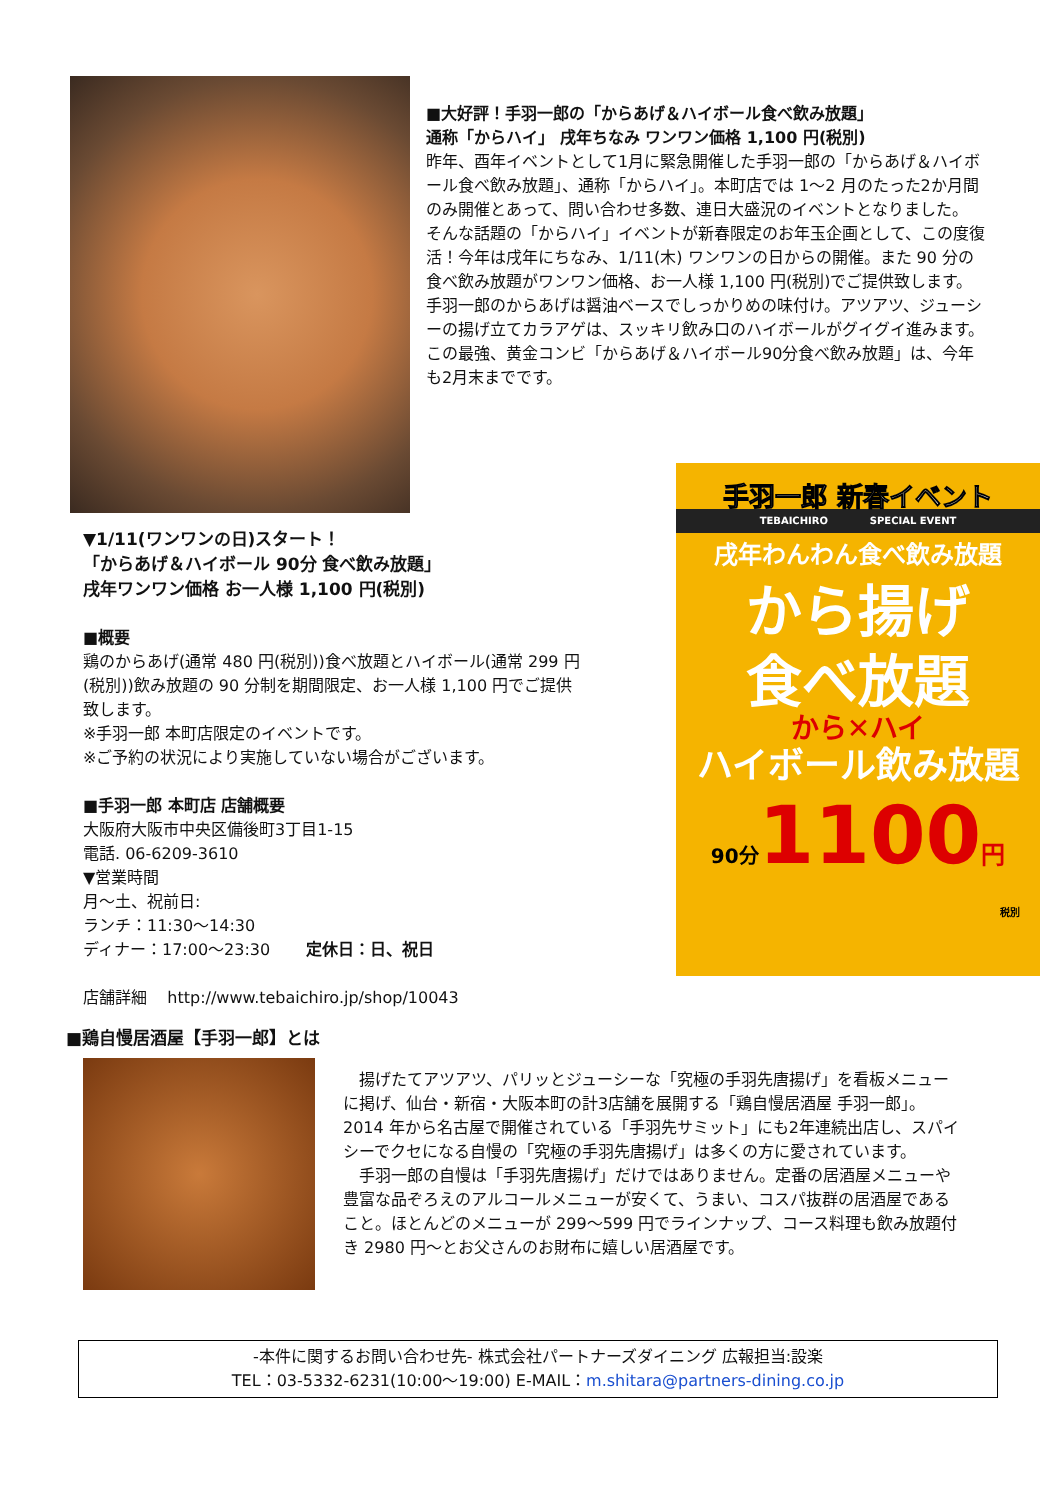■大好評！手羽一郎の「からあげ＆ハイボール食べ飲み放題」
通称「からハイ」 戌年ちなみ ワンワン価格 1,100 円(税別)
昨年、酉年イベントとして1月に緊急開催した手羽一郎の「からあげ＆ハイボール食べ飲み放題」、通称「からハイ」。本町店では 1～2 月のたった2か月間のみ開催とあって、問い合わせ多数、連日大盛況のイベントとなりました。
そんな話題の「からハイ」イベントが新春限定のお年玉企画として、この度復活！今年は戌年にちなみ、1/11(木) ワンワンの日からの開催。また 90 分の食べ飲み放題がワンワン価格、お一人様 1,100 円(税別)でご提供致します。
手羽一郎のからあげは醤油ベースでしっかりめの味付け。アツアツ、ジューシーの揚げ立てカラアゲは、スッキリ飲み口のハイボールがグイグイ進みます。この最強、黄金コンビ「からあげ＆ハイボール90分食べ飲み放題」は、今年も2月末までです。
▼1/11(ワンワンの日)スタート！
「からあげ＆ハイボール 90分 食べ飲み放題」
戌年ワンワン価格 お一人様 1,100 円(税別)
■概要
鶏のからあげ(通常 480 円(税別))食べ放題とハイボール(通常 299 円(税別))飲み放題の 90 分制を期間限定、お一人様 1,100 円でご提供致します。
※手羽一郎 本町店限定のイベントです。
※ご予約の状況により実施していない場合がございます。
■手羽一郎 本町店 店舗概要
大阪府大阪市中央区備後町3丁目1-15
電話. 06-6209-3610
▼営業時間
月～土、祝前日:
ランチ：11:30～14:30
ディナー：17:00～23:30 定休日：日、祝日
店舗詳細 http://www.tebaichiro.jp/shop/10043
手羽一郎 新春イベント
TEBAICHIRO SPECIAL EVENT
戌年わんわん食べ飲み放題
から揚げ
食べ放題
から✕ハイ
ハイボール飲み放題
90分1100円
税別
■鶏自慢居酒屋【手羽一郎】とは
　揚げたてアツアツ、パリッとジューシーな「究極の手羽先唐揚げ」を看板メニューに掲げ、仙台・新宿・大阪本町の計3店舗を展開する「鶏自慢居酒屋 手羽一郎」。2014 年から名古屋で開催されている「手羽先サミット」にも2年連続出店し、スパイシーでクセになる自慢の「究極の手羽先唐揚げ」は多くの方に愛されています。
　手羽一郎の自慢は「手羽先唐揚げ」だけではありません。定番の居酒屋メニューや豊富な品ぞろえのアルコールメニューが安くて、うまい、コスパ抜群の居酒屋であること。ほとんどのメニューが 299～599 円でラインナップ、コース料理も飲み放題付き 2980 円～とお父さんのお財布に嬉しい居酒屋です。
-本件に関するお問い合わせ先- 株式会社パートナーズダイニング 広報担当:設楽
TEL：03-5332-6231(10:00～19:00) E-MAIL：m.shitara@partners-dining.co.jp